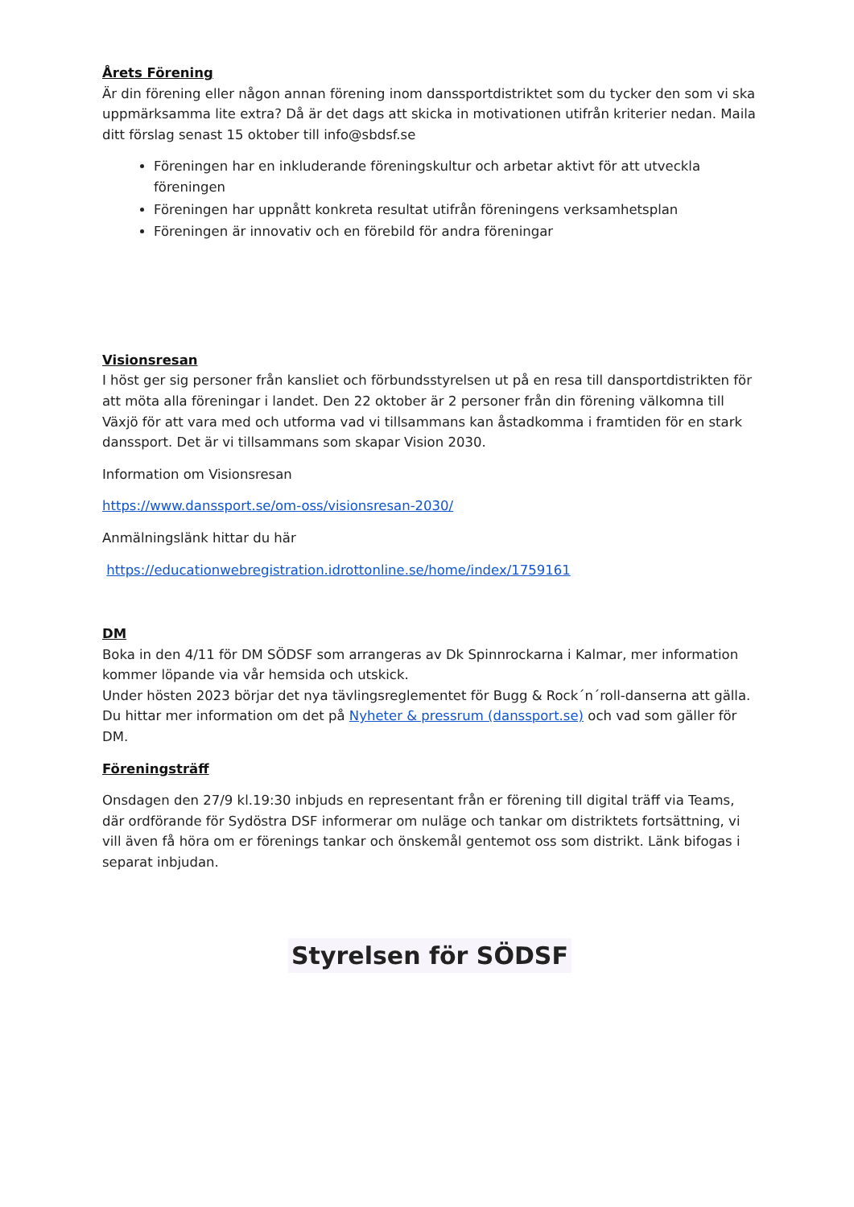Årets Förening
Är din förening eller någon annan förening inom danssportdistriktet som du tycker den som vi ska uppmärksamma lite extra? Då är det dags att skicka in motivationen utifrån kriterier nedan. Maila ditt förslag senast 15 oktober till info@sbdsf.se
Föreningen har en inkluderande föreningskultur och arbetar aktivt för att utveckla föreningen
Föreningen har uppnått konkreta resultat utifrån föreningens verksamhetsplan
Föreningen är innovativ och en förebild för andra föreningar
Visionsresan
I höst ger sig personer från kansliet och förbundsstyrelsen ut på en resa till dansportdistrikten för att möta alla föreningar i landet. Den 22 oktober är 2 personer från din förening välkomna till Växjö för att vara med och utforma vad vi tillsammans kan åstadkomma i framtiden för en stark danssport. Det är vi tillsammans som skapar Vision 2030.
Information om Visionsresan
https://www.danssport.se/om-oss/visionsresan-2030/
Anmälningslänk hittar du här
https://educationwebregistration.idrottonline.se/home/index/1759161
DM
Boka in den 4/11 för DM SÖDSF som arrangeras av Dk Spinnrockarna i Kalmar, mer information kommer löpande via vår hemsida och utskick.
Under hösten 2023 börjar det nya tävlingsreglementet för Bugg & Rock´n´roll-danserna att gälla. Du hittar mer information om det på Nyheter & pressrum (danssport.se) och vad som gäller för DM.
Föreningsträff
Onsdagen den 27/9 kl.19:30 inbjuds en representant från er förening till digital träff via Teams, där ordförande för Sydöstra DSF informerar om nuläge och tankar om distriktets fortsättning, vi vill även få höra om er förenings tankar och önskemål gentemot oss som distrikt. Länk bifogas i separat inbjudan.
Styrelsen för SÖDSF